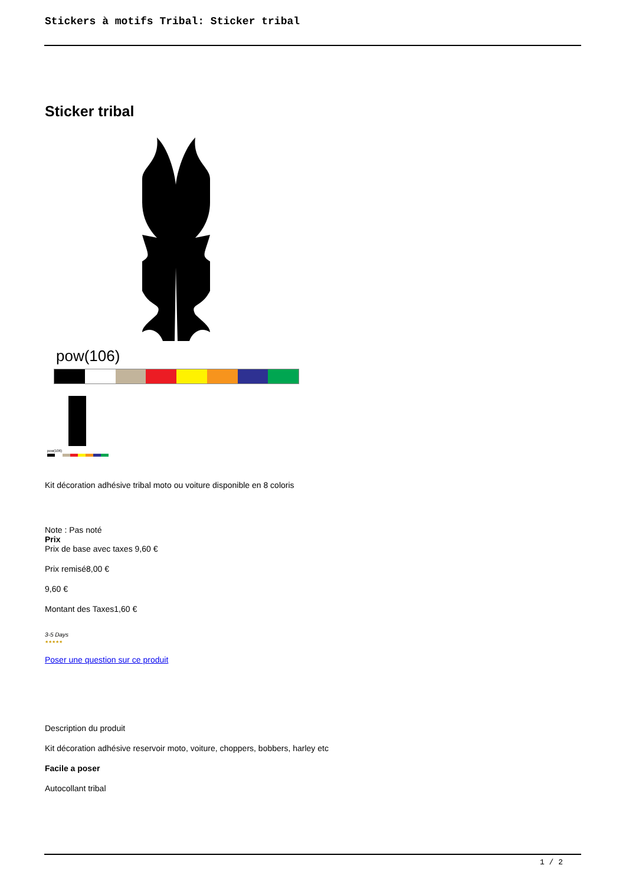Stickers à motifs Tribal: Sticker tribal
Sticker tribal
pow(106)
pow(106)
Kit décoration adhésive tribal moto ou voiture disponible en 8 coloris
Note : Pas noté
Prix
Prix de base avec taxes 9,60 €
Prix remisé8,00 €
9,60 €
Montant des Taxes1,60 €
3-5 Days
★★★★★
Poser une question sur ce produit
Description du produit
Kit décoration adhésive reservoir moto, voiture, choppers, bobbers, harley etc
Facile a poser
Autocollant tribal
1 / 2